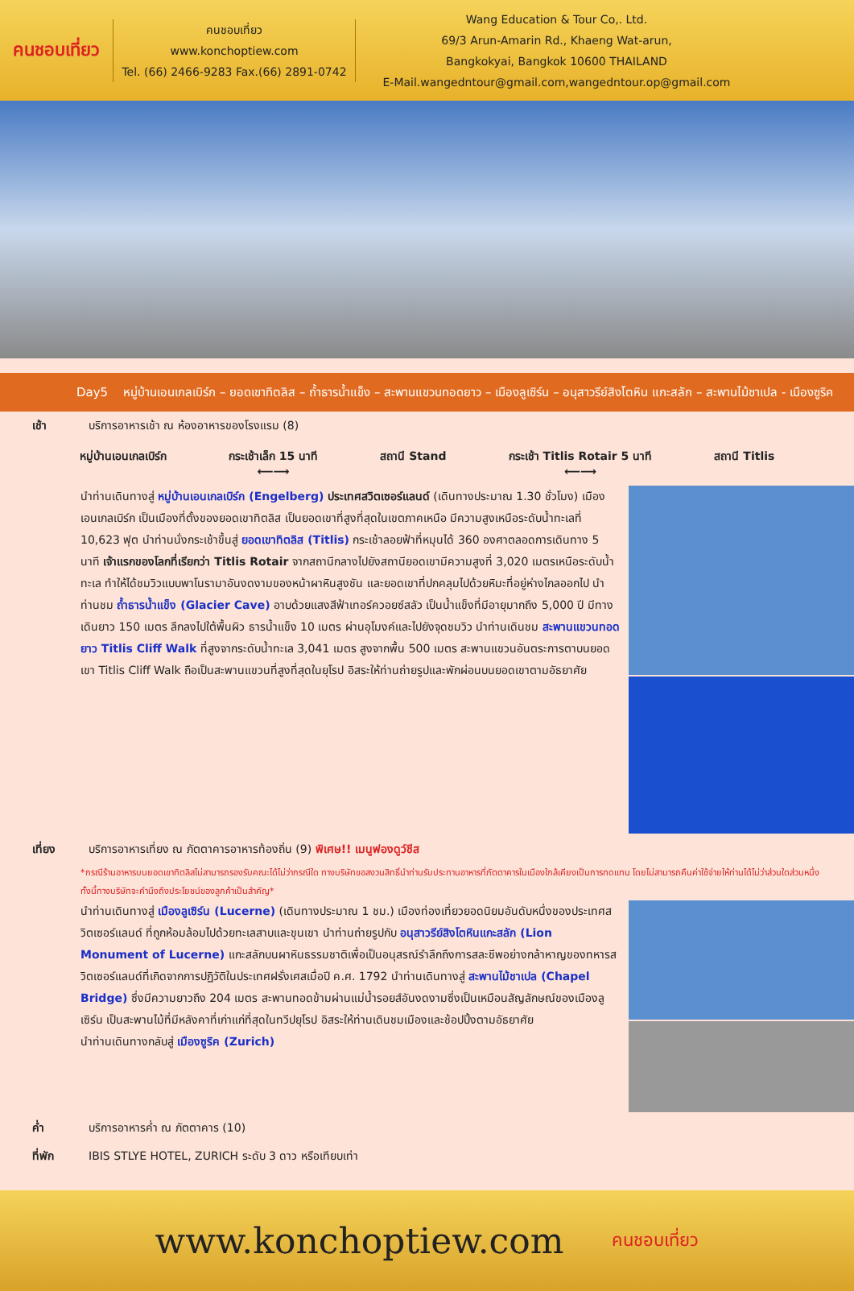คนชอบเที่ยว
คนชอบเที่ยว
www.konchoptiew.com
Tel. (66) 2466-9283 Fax.(66) 2891-0742
Wang Education & Tour Co,. Ltd.
69/3 Arun-Amarin Rd., Khaeng Wat-arun,
Bangkokyai, Bangkok 10600 THAILAND
E-Mail.wangedntour@gmail.com,wangedntour.op@gmail.com
Day5 หมู่บ้านเอนเกลเบิร์ก – ยอดเขาทิตลิส – ถ้ำธารน้ำแข็ง – สะพานแขวนทอดยาว – เมืองลูเซิร์น – อนุสาวรีย์สิงโตหิน แกะสลัก – สะพานไม้ชาเปล - เมืองซูริค
เช้า บริการอาหารเช้า ณ ห้องอาหารของโรงแรม (8)
หมู่บ้านเอนเกลเบิร์ก กระเช้าเล็ก 15 นาที
⟵⟶ สถานี Stand กระเช้า Titlis Rotair 5 นาที
⟵⟶ สถานี Titlis
นำท่านเดินทางสู่ หมู่บ้านเอนเกลเบิร์ก (Engelberg) ประเทศสวิตเซอร์แลนด์ (เดินทางประมาณ 1.30 ชั่วโมง) เมืองเอนเกลเบิร์ก เป็นเมืองที่ตั้งของยอดเขาทิตลิส เป็นยอดเขาที่สูงที่สุดในเขตภาคเหนือ มีความสูงเหนือระดับน้ำทะเลที่ 10,623 ฟุต นำท่านนั่งกระเช้าขึ้นสู่ ยอดเขาทิตลิส (Titlis) กระเช้าลอยฟ้าที่หมุนได้ 360 องศาตลอดการเดินทาง 5 นาที เจ้าแรกของโลกที่เรียกว่า Titlis Rotair จากสถานีกลางไปยังสถานียอดเขามีความสูงที่ 3,020 เมตรเหนือระดับน้ำทะเล ทำให้ได้ชมวิวแบบพาโนรามาอันงดงามของหน้าผาหินสูงชัน และยอดเขาที่ปกคลุมไปด้วยหิมะที่อยู่ห่างไกลออกไป นำท่านชม ถ้ำธารน้ำแข็ง (Glacier Cave) อาบด้วยแสงสีฟ้าเทอร์ควอยซ์สลัว เป็นน้ำแข็งที่มีอายุมากถึง 5,000 ปี มีทางเดินยาว 150 เมตร ลึกลงไปใต้พื้นผิว ธารน้ำแข็ง 10 เมตร ผ่านอุโมงค์และไปยังจุดชมวิว นำท่านเดินชม สะพานแขวนทอดยาว Titlis Cliff Walk ที่สูงจากระดับน้ำทะเล 3,041 เมตร สูงจากพื้น 500 เมตร สะพานแขวนอันตระการตาบนยอดเขา Titlis Cliff Walk ถือเป็นสะพานแขวนที่สูงที่สุดในยุโรป อิสระให้ท่านถ่ายรูปและพักผ่อนบนยอดเขาตามอัธยาศัย
เที่ยง บริการอาหารเที่ยง ณ ภัตตาคารอาหารท้องถิ่น (9) พิเศษ!! เมนูฟองดูว์ชีส
*กรณีร้านอาหารบนยอดเขาทิตลิสไม่สามารถรองรับคณะได้ไม่ว่ากรณีใด ทางบริษัทขอสงวนสิทธิ์นำท่านรับประทานอาหารที่ภัตตาคารในเมืองใกล้เคียงเป็นการทดแทน โดยไม่สามารถคืนค่าใช้จ่ายให้ท่านได้ไม่ว่าส่วนใดส่วนหนึ่ง ทั้งนี้ทางบริษัทจะคำนึงถึงประโยชน์ของลูกค้าเป็นสำคัญ*
นำท่านเดินทางสู่ เมืองลูเซิร์น (Lucerne) (เดินทางประมาณ 1 ชม.) เมืองท่องเที่ยวยอดนิยมอันดับหนึ่งของประเทศสวิตเซอร์แลนด์ ที่ถูกห้อมล้อมไปด้วยทะเลสาบและขุนเขา นำท่านถ่ายรูปกับ อนุสาวรีย์สิงโตหินแกะสลัก (Lion Monument of Lucerne) แกะสลักบนผาหินธรรมชาติเพื่อเป็นอนุสรณ์รำลึกถึงการสละชีพอย่างกล้าหาญของทหารสวิตเซอร์แลนด์ที่เกิดจากการปฏิวัติในประเทศฝรั่งเศสเมื่อปี ค.ศ. 1792 นำท่านเดินทางสู่ สะพานไม้ชาเปล (Chapel Bridge) ซึ่งมีความยาวถึง 204 เมตร สะพานทอดข้ามผ่านแม่น้ำรอยส์อันงดงามซึ่งเป็นเหมือนสัญลักษณ์ของเมืองลูเซิร์น เป็นสะพานไม้ที่มีหลังคาที่เก่าแก่ที่สุดในทวีปยุโรป อิสระให้ท่านเดินชมเมืองและช้อปปิ้งตามอัธยาศัย
นำท่านเดินทางกลับสู่ เมืองซูริค (Zurich)
ค่ำ บริการอาหารค่ำ ณ ภัตตาคาร (10)
ที่พัก IBIS STLYE HOTEL, ZURICH ระดับ 3 ดาว หรือเทียบเท่า
www.konchoptiew.com คนชอบเที่ยว